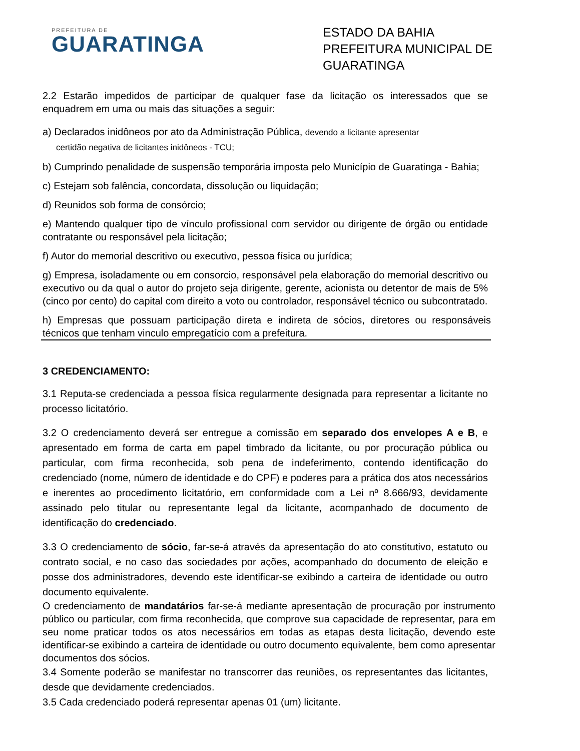PREFEITURA DE
GUARATINGA
ESTADO DA BAHIA
PREFEITURA MUNICIPAL DE GUARATINGA
2.2 Estarão impedidos de participar de qualquer fase da licitação os interessados que se enquadrem em uma ou mais das situações a seguir:
a) Declarados inidôneos por ato da Administração Pública, devendo a licitante apresentar
certidão negativa de licitantes inidôneos - TCU;
b) Cumprindo penalidade de suspensão temporária imposta pelo Município de Guaratinga - Bahia;
c) Estejam sob falência, concordata, dissolução ou liquidação;
d) Reunidos sob forma de consórcio;
e) Mantendo qualquer tipo de vínculo profissional com servidor ou dirigente de órgão ou entidade contratante ou responsável pela licitação;
f) Autor do memorial descritivo ou executivo, pessoa física ou jurídica;
g) Empresa, isoladamente ou em consorcio, responsável pela elaboração do memorial descritivo ou executivo ou da qual o autor do projeto seja dirigente, gerente, acionista ou detentor de mais de 5% (cinco por cento) do capital com direito a voto ou controlador, responsável técnico ou subcontratado.
h) Empresas que possuam participação direta e indireta de sócios, diretores ou responsáveis técnicos que tenham vinculo empregatício com a prefeitura.
3 CREDENCIAMENTO:
3.1 Reputa-se credenciada a pessoa física regularmente designada para representar a licitante no processo licitatório.
3.2 O credenciamento deverá ser entregue a comissão em separado dos envelopes A e B, e apresentado em forma de carta em papel timbrado da licitante, ou por procuração pública ou particular, com firma reconhecida, sob pena de indeferimento, contendo identificação do credenciado (nome, número de identidade e do CPF) e poderes para a prática dos atos necessários e inerentes ao procedimento licitatório, em conformidade com a Lei nº 8.666/93, devidamente assinado pelo titular ou representante legal da licitante, acompanhado de documento de identificação do credenciado.
3.3 O credenciamento de sócio, far-se-á através da apresentação do ato constitutivo, estatuto ou contrato social, e no caso das sociedades por ações, acompanhado do documento de eleição e posse dos administradores, devendo este identificar-se exibindo a carteira de identidade ou outro documento equivalente.
O credenciamento de mandatários far-se-á mediante apresentação de procuração por instrumento público ou particular, com firma reconhecida, que comprove sua capacidade de representar, para em seu nome praticar todos os atos necessários em todas as etapas desta licitação, devendo este identificar-se exibindo a carteira de identidade ou outro documento equivalente, bem como apresentar documentos dos sócios.
3.4 Somente poderão se manifestar no transcorrer das reuniões, os representantes das licitantes, desde que devidamente credenciados.
3.5 Cada credenciado poderá representar apenas 01 (um) licitante.